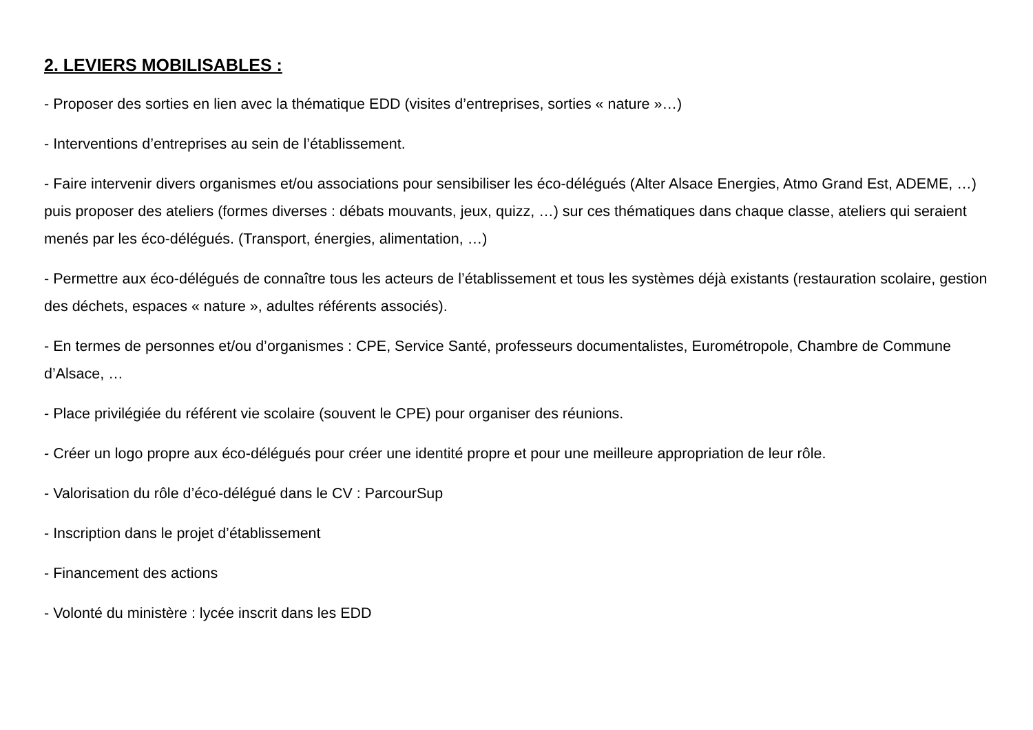2. LEVIERS MOBILISABLES :
- Proposer des sorties en lien avec la thématique EDD (visites d’entreprises, sorties « nature »…)
- Interventions d’entreprises au sein de l’établissement.
- Faire intervenir divers organismes et/ou associations pour sensibiliser les éco-délégués (Alter Alsace Energies, Atmo Grand Est, ADEME, …) puis proposer des ateliers (formes diverses : débats mouvants, jeux, quizz, …) sur ces thématiques dans chaque classe, ateliers qui seraient menés par les éco-délégués. (Transport, énergies, alimentation, …)
- Permettre aux éco-délégués de connaître tous les acteurs de l’établissement et tous les systèmes déjà existants (restauration scolaire, gestion des déchets, espaces « nature », adultes référents associés).
- En termes de personnes et/ou d’organismes : CPE, Service Santé, professeurs documentalistes, Eurométropole, Chambre de Commune d’Alsace, …
- Place privilégiée du référent vie scolaire (souvent le CPE) pour organiser des réunions.
- Créer un logo propre aux éco-délégués pour créer une identité propre et pour une meilleure appropriation de leur rôle.
- Valorisation du rôle d’éco-délégué dans le CV : ParcourSup
- Inscription dans le projet d’établissement
- Financement des actions
- Volonté du ministère : lycée inscrit dans les EDD